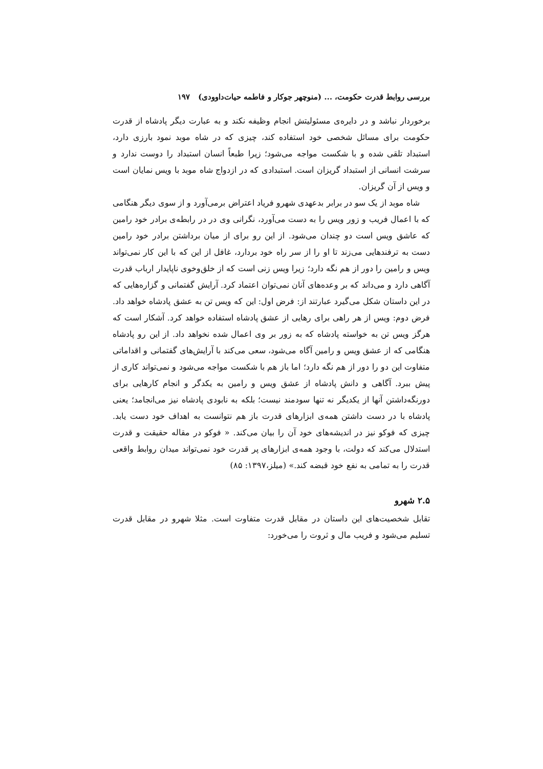بررسی روابط قدرت حکومت، ... (منوچهر جوکار و فاطمه حیات‌داوودی) ۱۹۷
برخوردار نباشد و در دایره‌ی مسئولیتش انجام وظیفه نکند و به عبارت دیگر پادشاه از قدرت حکومت برای مسائل شخصی خود استفاده کند، چیزی که در شاه موبد نمود بارزی دارد، استبداد تلقی شده و با شکست مواجه می‌شود؛ زیرا طبعاً انسان استبداد را دوست ندارد و سرشت انسانی از استبداد گریزان است. استبدادی که در ازدواج شاه موبد با ویس نمایان است و ویس از آن گریزان.
شاه موبد از یک سو در برابر بدعهدی شهرو فریاد اعتراض برمی‌آورد و از سوی دیگر هنگامی که با اعمال فریب و زور ویس را به دست می‌آورد، نگرانی وی در در رابطه‌ی برادر خود رامین که عاشق ویس است دو چندان می‌شود. از این رو برای از میان برداشتن برادر خود رامین دست به ترفندهایی می‌زند تا او را از سر راه خود بردارد، غافل از این که با این کار نمی‌تواند ویس و رامین را دور از هم نگه دارد؛ زیرا ویس زنی است که از خلق‌وخوی ناپایدار ارباب قدرت آگاهی دارد و می‌داند که بر وعده‌های آنان نمی‌توان اعتماد کرد. آرایش گفتمانی و گزاره‌هایی که در این داستان شکل می‌گیرد عبارتند از: فرض اول: این که ویس تن به عشق پادشاه خواهد داد. فرض دوم: ویس از هر راهی برای رهایی از عشق پادشاه استفاده خواهد کرد. آشکار است که هرگز ویس تن به خواسته پادشاه که به زور بر وی اعمال شده نخواهد داد. از این رو پادشاه هنگامی که از عشق ویس و رامین آگاه می‌شود، سعی می‌کند با آرایش‌های گفتمانی و اقداماتی متفاوت این دو را دور از هم نگه دارد؛ اما باز هم با شکست مواجه می‌شود و نمی‌تواند کاری از پیش ببرد. آگاهی و دانش پادشاه از عشق ویس و رامین به یکدگر و انجام کارهایی برای دورنگه‌داشتن آنها از یکدیگر نه تنها سودمند نیست؛ بلکه به نابودی پادشاه نیز می‌انجامد؛ یعنی پادشاه با در دست داشتن همه‌ی ابزارهای قدرت باز هم نتوانست به اهداف خود دست یابد. چیزی که فوکو نیز در اندیشه‌های خود آن را بیان می‌کند. « فوکو در مقاله حقیقت و قدرت استدلال می‌کند که دولت، با وجود همه‌ی ابزارهای پر قدرت خود نمی‌تواند میدان روابط واقعی قدرت را به تمامی به نفع خود قبضه کند.» (میلز،۱۳۹۷: ۸۵)
۲.۵ شهرو
تقابل شخصیت‌های این داستان در مقابل قدرت متفاوت است. مثلا شهرو در مقابل قدرت تسلیم می‌شود و فریب مال و ثروت را می‌خورد: